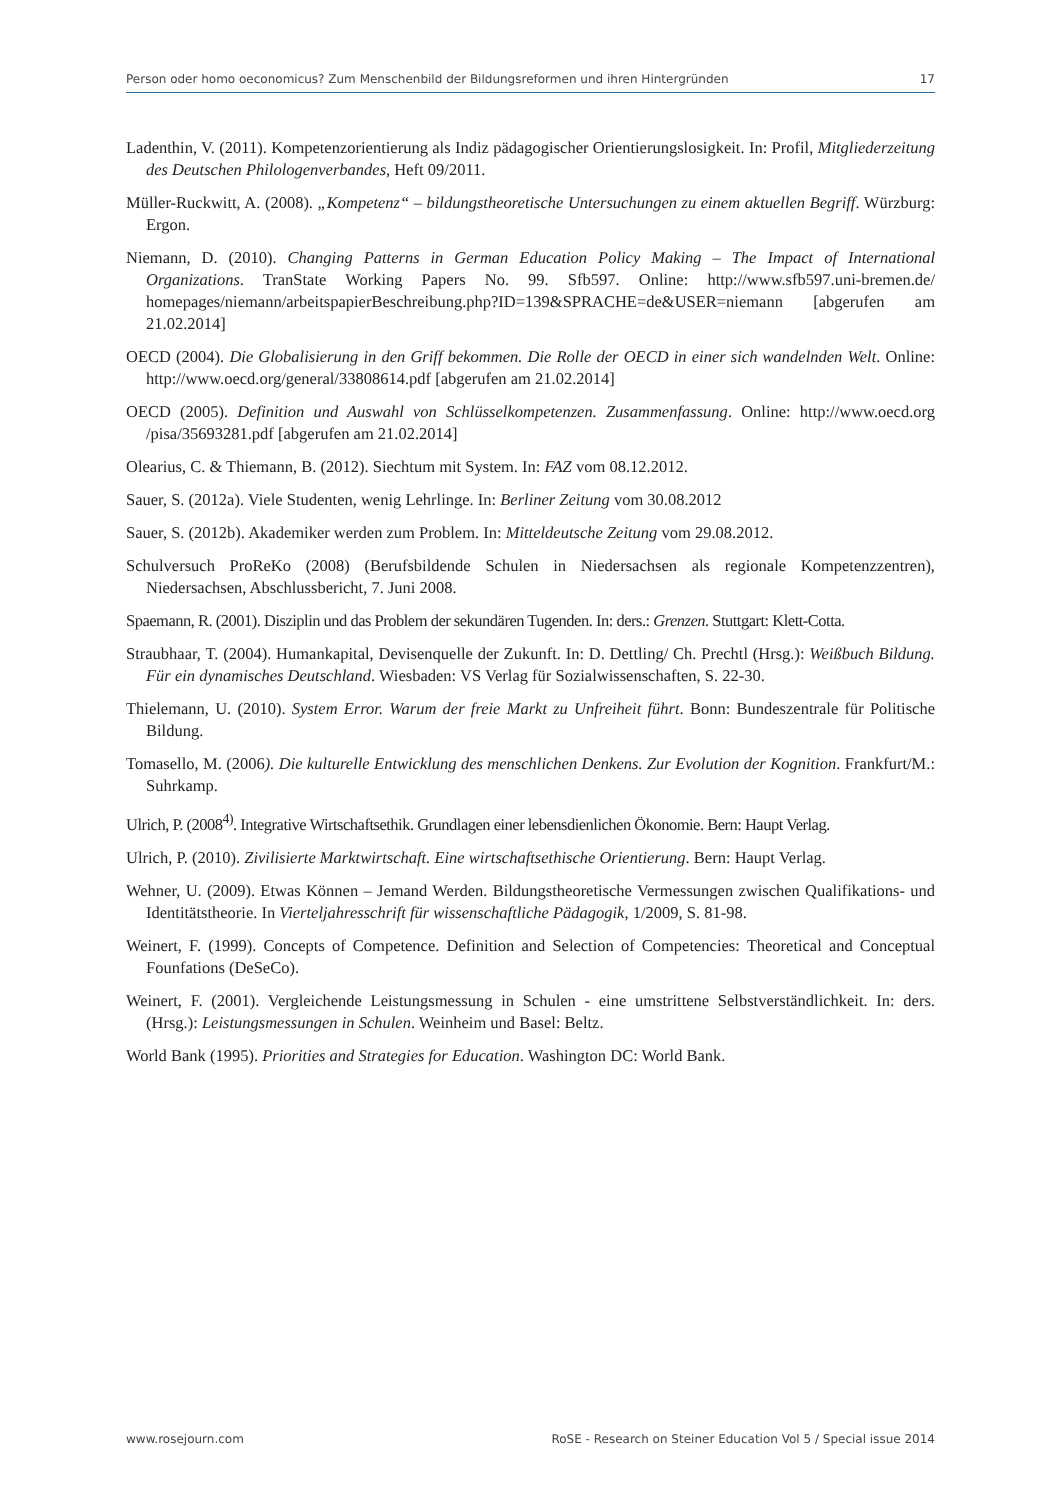Person oder homo oeconomicus? Zum Menschenbild der Bildungsreformen und ihren Hintergründen 17
Ladenthin, V. (2011). Kompetenzorientierung als Indiz pädagogischer Orientierungslosigkeit. In: Profil, Mitgliederzeitung des Deutschen Philologenverbandes, Heft 09/2011.
Müller-Ruckwitt, A. (2008). „Kompetenz“ – bildungstheoretische Untersuchungen zu einem aktuellen Begriff. Würzburg: Ergon.
Niemann, D. (2010). Changing Patterns in German Education Policy Making – The Impact of International Organizations. TranState Working Papers No. 99. Sfb597. Online: http://www.sfb597.uni-bremen.de/ homepages/niemann/arbeitspapierBeschreibung.php?ID=139&SPRACHE=de&USER=niemann [abgerufen am 21.02.2014]
OECD (2004). Die Globalisierung in den Griff bekommen. Die Rolle der OECD in einer sich wandelnden Welt. Online: http://www.oecd.org/general/33808614.pdf [abgerufen am 21.02.2014]
OECD (2005). Definition und Auswahl von Schlüsselkompetenzen. Zusammenfassung. Online: http://www.oecd.org /pisa/35693281.pdf [abgerufen am 21.02.2014]
Olearius, C. & Thiemann, B. (2012). Siechtum mit System. In: FAZ vom 08.12.2012.
Sauer, S. (2012a). Viele Studenten, wenig Lehrlinge. In: Berliner Zeitung vom 30.08.2012
Sauer, S. (2012b). Akademiker werden zum Problem. In: Mitteldeutsche Zeitung vom 29.08.2012.
Schulversuch ProReKo (2008) (Berufsbildende Schulen in Niedersachsen als regionale Kompetenzzentren), Niedersachsen, Abschlussbericht, 7. Juni 2008.
Spaemann, R. (2001). Disziplin und das Problem der sekundären Tugenden. In: ders.: Grenzen. Stuttgart: Klett-Cotta.
Straubhaar, T. (2004). Humankapital, Devisenquelle der Zukunft. In: D. Dettling/ Ch. Prechtl (Hrsg.): Weißbuch Bildung. Für ein dynamisches Deutschland. Wiesbaden: VS Verlag für Sozialwissenschaften, S. 22-30.
Thielemann, U. (2010). System Error. Warum der freie Markt zu Unfreiheit führt. Bonn: Bundeszentrale für Politische Bildung.
Tomasello, M. (2006). Die kulturelle Entwicklung des menschlichen Denkens. Zur Evolution der Kognition. Frankfurt/M.: Suhrkamp.
Ulrich, P. (2008<sup>4)</sup>. Integrative Wirtschaftsethik. Grundlagen einer lebensdienlichen Ökonomie. Bern: Haupt Verlag.
Ulrich, P. (2010). Zivilisierte Marktwirtschaft. Eine wirtschaftsethische Orientierung. Bern: Haupt Verlag.
Wehner, U. (2009). Etwas Können – Jemand Werden. Bildungstheoretische Vermessungen zwischen Qualifikations- und Identitätstheorie. In Vierteljahresschrift für wissenschaftliche Pädagogik, 1/2009, S. 81-98.
Weinert, F. (1999). Concepts of Competence. Definition and Selection of Competencies: Theoretical and Conceptual Founfations (DeSeCo).
Weinert, F. (2001). Vergleichende Leistungsmessung in Schulen - eine umstrittene Selbstverständlichkeit. In: ders. (Hrsg.): Leistungsmessungen in Schulen. Weinheim und Basel: Beltz.
World Bank (1995). Priorities and Strategies for Education. Washington DC: World Bank.
www.rosejourn.com RoSE - Research on Steiner Education Vol 5 / Special issue 2014